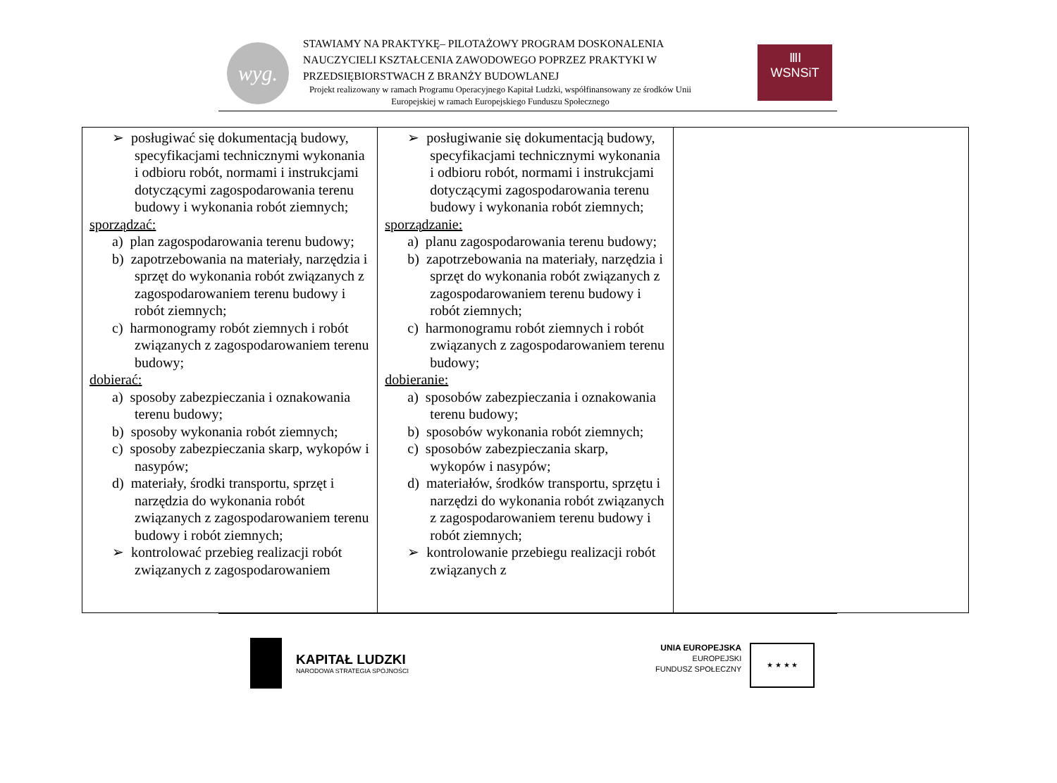wyg.
STAWIAMY NA PRAKTYKĘ– PILOTAŻOWY PROGRAM DOSKONALENIA NAUCZYCIELI KSZTAŁCENIA ZAWODOWEGO POPRZEZ PRAKTYKI W PRZEDSIĘBIORSTWACH Z BRANŻY BUDOWLANEJ
Projekt realizowany w ramach Programu Operacyjnego Kapitał Ludzki, współfinansowany ze środków Unii Europejskiej w ramach Europejskiego Funduszu Społecznego
ⅢⅠ
WSNSiT
| ➢ posługiwać się dokumentacją budowy, specyfikacjami technicznymi wykonania i odbioru robót, normami i instrukcjami dotyczącymi zagospodarowania terenu budowy i wykonania robót ziemnych; sporządzać: a) plan zagospodarowania terenu budowy; b) zapotrzebowania na materiały, narzędzia i sprzęt do wykonania robót związanych z zagospodarowaniem terenu budowy i robót ziemnych; c) harmonogramy robót ziemnych i robót związanych z zagospodarowaniem terenu budowy; dobierać: a) sposoby zabezpieczania i oznakowania terenu budowy; b) sposoby wykonania robót ziemnych; c) sposoby zabezpieczania skarp, wykopów i nasypów; d) materiały, środki transportu, sprzęt i narzędzia do wykonania robót związanych z zagospodarowaniem terenu budowy i robót ziemnych; ➢ kontrolować przebieg realizacji robót związanych z zagospodarowaniem | ➢ posługiwanie się dokumentacją budowy, specyfikacjami technicznymi wykonania i odbioru robót, normami i instrukcjami dotyczącymi zagospodarowania terenu budowy i wykonania robót ziemnych; sporządzanie: a) planu zagospodarowania terenu budowy; b) zapotrzebowania na materiały, narzędzia i sprzęt do wykonania robót związanych z zagospodarowaniem terenu budowy i robót ziemnych; c) harmonogramu robót ziemnych i robót związanych z zagospodarowaniem terenu budowy; dobieranie: a) sposobów zabezpieczania i oznakowania terenu budowy; b) sposobów wykonania robót ziemnych; c) sposobów zabezpieczania skarp, wykopów i nasypów; d) materiałów, środków transportu, sprzętu i narzędzi do wykonania robót związanych z zagospodarowaniem terenu budowy i robót ziemnych; ➢ kontrolowanie przebiegu realizacji robót związanych z | |
KAPITAŁ LUDZKI
NARODOWA STRATEGIA SPÓJNOŚCI
UNIA EUROPEJSKA
EUROPEJSKI
FUNDUSZ SPOŁECZNY
★ ★ ★ ★